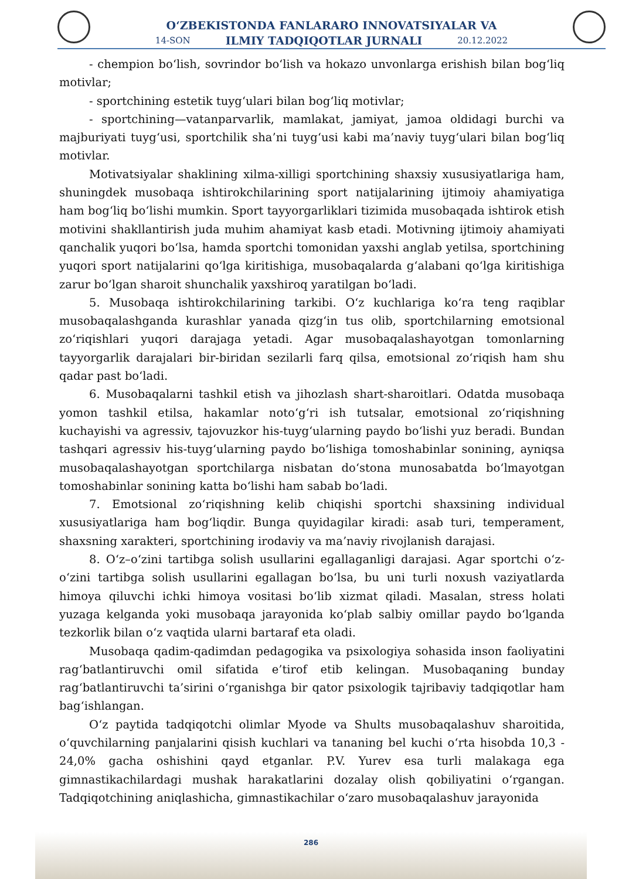O‘ZBEKISTONDA FANLARARO INNOVATSIYALAR VA
14-SON ILMIY TADQIQOTLAR JURNALI 20.12.2022
- chempion bo‘lish, sovrindor bo‘lish va hokazo unvonlarga erishish bilan bog‘liq motivlar;
- sportchining estetik tuyg‘ulari bilan bog‘liq motivlar;
- sportchining—vatanparvarlik, mamlakat, jamiyat, jamoa oldidagi burchi va majburiyati tuyg‘usi, sportchilik sha’ni tuyg‘usi kabi ma’naviy tuyg‘ulari bilan bog‘liq motivlar.
Motivatsiyalar shaklining xilma-xilligi sportchining shaxsiy xususiyatlariga ham, shuningdek musobaqa ishtirokchilarining sport natijalarining ijtimoiy ahamiyatiga ham bog‘liq bo‘lishi mumkin. Sport tayyorgarliklari tizimida musobaqada ishtirok etish motivini shakllantirish juda muhim ahamiyat kasb etadi. Motivning ijtimoiy ahamiyati qanchalik yuqori bo‘lsa, hamda sportchi tomonidan yaxshi anglab yetilsa, sportchining yuqori sport natijalarini qo‘lga kiritishiga, musobaqalarda g‘alabani qo‘lga kiritishiga zarur bo‘lgan sharoit shunchalik yaxshiroq yaratilgan bo‘ladi.
5. Musobaqa ishtirokchilarining tarkibi. O‘z kuchlariga ko‘ra teng raqiblar musobaqalashganda kurashlar yanada qizg‘in tus olib, sportchilarning emotsional zo‘riqishlari yuqori darajaga yetadi. Agar musobaqalashayotgan tomonlarning tayyorgarlik darajalari bir-biridan sezilarli farq qilsa, emotsional zo‘riqish ham shu qadar past bo‘ladi.
6. Musobaqalarni tashkil etish va jihozlash shart-sharoitlari. Odatda musobaqa yomon tashkil etilsa, hakamlar noto‘g‘ri ish tutsalar, emotsional zo‘riqishning kuchayishi va agressiv, tajovuzkor his-tuyg‘ularning paydo bo‘lishi yuz beradi. Bundan tashqari agressiv his-tuyg‘ularning paydo bo‘lishiga tomoshabinlar sonining, ayniqsa musobaqalashayotgan sportchilarga nisbatan do‘stona munosabatda bo‘lmayotgan tomoshabinlar sonining katta bo‘lishi ham sabab bo‘ladi.
7. Emotsional zo‘riqishning kelib chiqishi sportchi shaxsining individual xususiyatlariga ham bog‘liqdir. Bunga quyidagilar kiradi: asab turi, temperament, shaxsning xarakteri, sportchining irodaviy va ma’naviy rivojlanish darajasi.
8. O‘z–o‘zini tartibga solish usullarini egallaganligi darajasi. Agar sportchi o‘z-o‘zini tartibga solish usullarini egallagan bo‘lsa, bu uni turli noxush vaziyatlarda himoya qiluvchi ichki himoya vositasi bo‘lib xizmat qiladi. Masalan, stress holati yuzaga kelganda yoki musobaqa jarayonida ko‘plab salbiy omillar paydo bo‘lganda tezkorlik bilan o‘z vaqtida ularni bartaraf eta oladi.
Musobaqa qadim-qadimdan pedagogika va psixologiya sohasida inson faoliyatini rag‘batlantiruvchi omil sifatida e’tirof etib kelingan. Musobaqaning bunday rag‘batlantiruvchi ta’sirini o‘rganishga bir qator psixologik tajribaviy tadqiqotlar ham bag‘ishlangan.
O‘z paytida tadqiqotchi olimlar Myode va Shults musobaqalashuv sharoitida, o‘quvchilarning panjalarini qisish kuchlari va tananing bel kuchi o‘rta hisobda 10,3 - 24,0% gacha oshishini qayd etganlar. P.V. Yurev esa turli malakaga ega gimnastikachilardagi mushak harakatlarini dozalay olish qobiliyatini o‘rgangan. Tadqiqotchining aniqlashicha, gimnastikachilar o‘zaro musobaqalashuv jarayonida
286